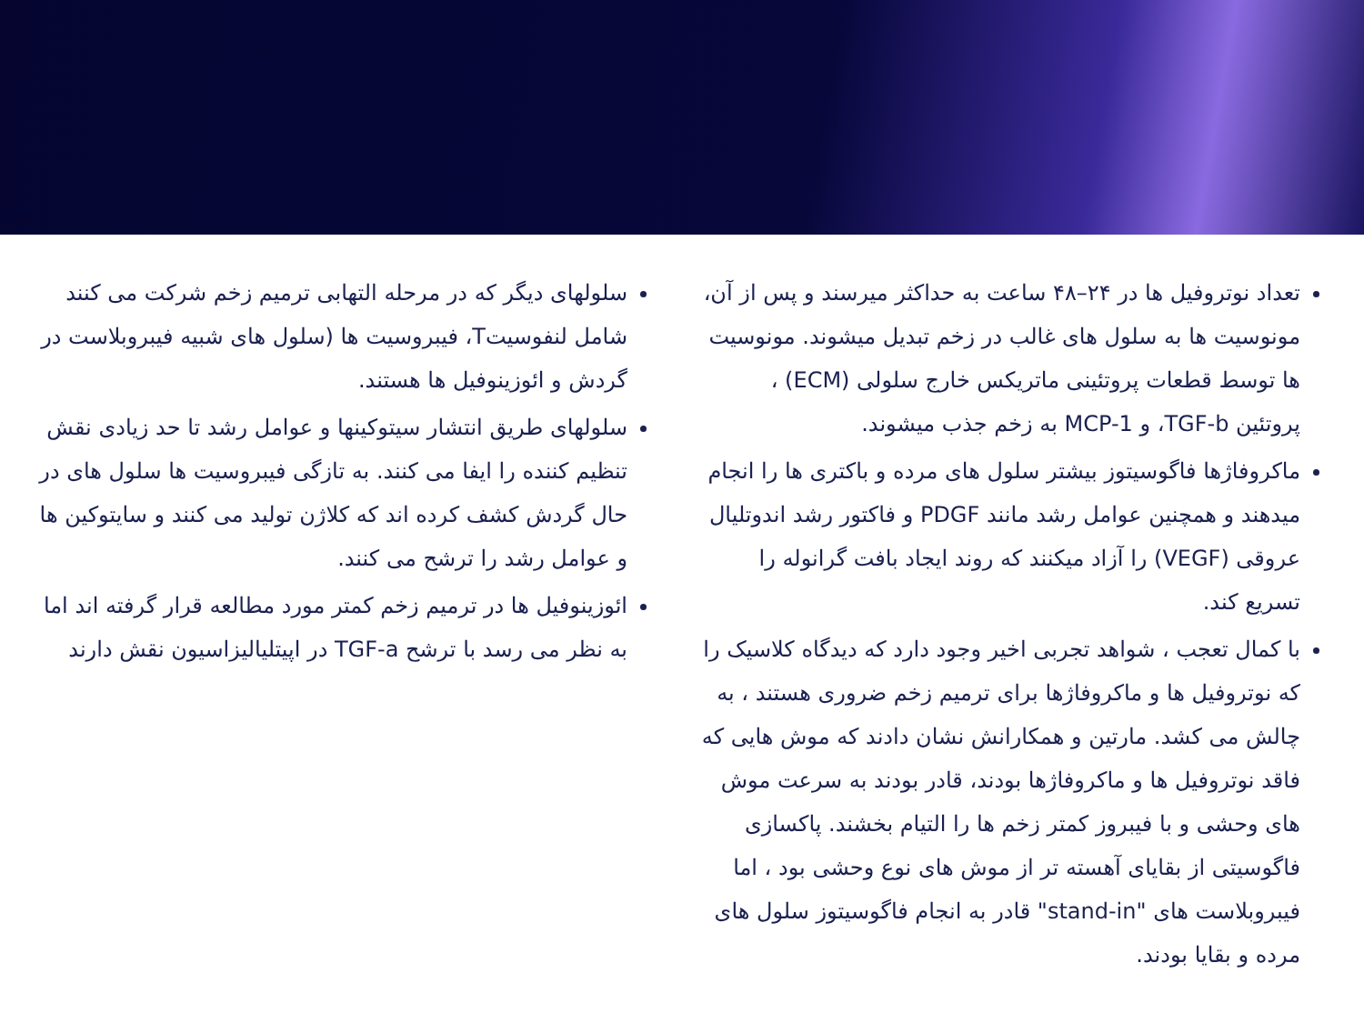تعداد نوتروفیل ها در ۲۴–۴۸ ساعت به حداکثر میرسند و پس از آن، مونوسیت ها به سلول های غالب در زخم تبدیل میشوند. مونوسیت ها توسط قطعات پروتئینی ماتریکس خارج سلولی (ECM) ، پروتئین TGF-b، و MCP-1 به زخم جذب میشوند.
ماکروفاژها فاگوسیتوز بیشتر سلول های مرده و باکتری ها را انجام میدهند و همچنین عوامل رشد مانند PDGF و فاکتور رشد اندوتلیال عروقی (VEGF) را آزاد میکنند که روند ایجاد بافت گرانوله را تسریع کند.
با کمال تعجب ، شواهد تجربی اخیر وجود دارد که دیدگاه کلاسیک را که نوتروفیل ها و ماکروفاژها برای ترمیم زخم ضروری هستند ، به چالش می کشد. مارتین و همکارانش نشان دادند که موش هایی که فاقد نوتروفیل ها و ماکروفاژها بودند، قادر بودند به سرعت موش های وحشی و با فیبروز کمتر زخم ها را التیام بخشند. پاکسازی فاگوسیتی از بقایای آهسته تر از موش های نوع وحشی بود ، اما فیبروبلاست های "stand-in" قادر به انجام فاگوسیتوز سلول های مرده و بقایا بودند.
سلولهای دیگر که در مرحله التهابی ترمیم زخم شرکت می کنند شامل لنفوسیتT، فیبروسیت ها (سلول های شبیه فیبروبلاست در گردش و ائوزینوفیل ها هستند.
سلولهای طریق انتشار سیتوکینها و عوامل رشد تا حد زیادی نقش تنظیم کننده را ایفا می کنند. به تازگی فیبروسیت ها سلول های در حال گردش کشف کرده اند که کلاژن تولید می کنند و سایتوکین ها و عوامل رشد را ترشح می کنند.
ائوزینوفیل ها در ترمیم زخم کمتر مورد مطالعه قرار گرفته اند اما به نظر می رسد با ترشح TGF-a در اپیتلیالیزاسیون نقش دارند